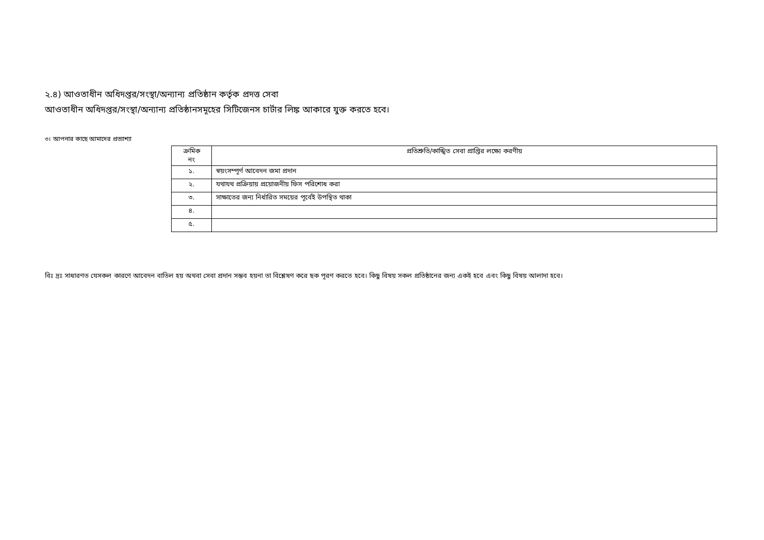২.৪) আওতাধীন অধিদপ্তর/সংস্থা/অন্যান্য প্রতিষ্ঠান কর্তৃক প্রদত্ত সেবা
আওতাধীন অধিদপ্তর/সংস্থা/অন্যান্য প্রতিষ্ঠানসমূহের সিটিজেনস চার্টার লিঙ্ক আকারে যুক্ত করতে হবে।
৩। আপনার কাছে আমাদের প্রত্যাশ্যা
| ক্রমিক নং | প্রতিশ্রুতি/কাঙ্খিত সেবা প্রাপ্তির লক্ষ্যে করণীয় |
| --- | --- |
| ১. | স্বয়ংসম্পূর্ণ আবেদন জমা প্রদান |
| ২. | যথাযথ প্রক্রিয়ায় প্রয়োজনীয় ফিস পরিশোধ করা |
| ৩. | সাক্ষাতের জন্য নির্ধারিত সময়ের পূর্বেই উপস্থিত থাকা |
| ৪. | |
| ৫. | |
বিঃ দ্রঃ সাধারণত যেসকল কারণে আবেদন বাতিল হয় অথবা সেবা প্রদান সম্ভব হয়না তা বিশ্লেষণ করে ছক পূরণ করতে হবে। কিছু বিষয় সকল প্রতিষ্ঠানের জন্য একই হবে এবং কিছু বিষয় আলাদা হবে।